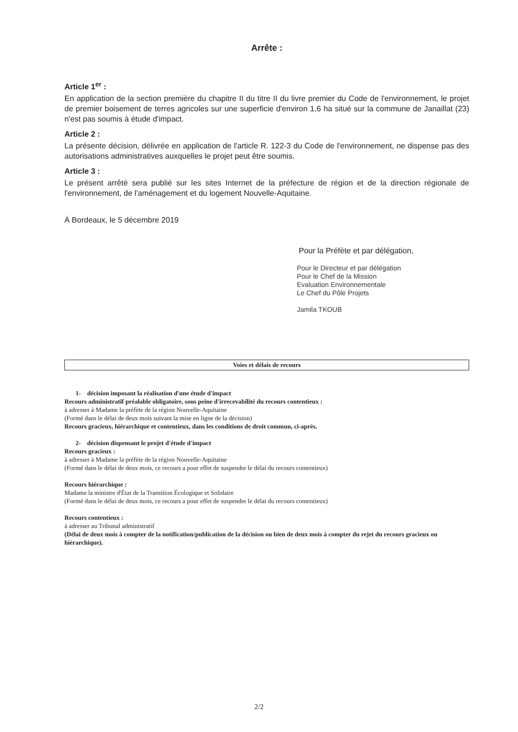Arrête :
Article 1<sup>er</sup> :
En application de la section première du chapitre II du titre II du livre premier du Code de l'environnement, le projet de premier boisement de terres agricoles sur une superficie d'environ 1,6 ha situé sur la commune de Janaillat (23) n'est pas soumis à étude d'impact.
Article 2 :
La présente décision, délivrée en application de l'article R. 122-3 du Code de l'environnement, ne dispense pas des autorisations administratives auxquelles le projet peut être soumis.
Article 3 :
Le présent arrêté sera publié sur les sites Internet de la préfecture de région et de la direction régionale de l'environnement, de l'aménagement et du logement Nouvelle-Aquitaine.
À Bordeaux, le 5 décembre 2019
Pour la Préfète et par délégation,
Pour le Directeur et par délégation
Pour le Chef de la Mission
Evaluation Environnementale
Le Chef du Pôle Projets
Jamila TKOUB
Voies et délais de recours
1- décision imposant la réalisation d'une étude d'impact
Recours administratif préalable obligatoire, sous peine d'irrecevabilité du recours contentieux :
à adresser à Madame la préfète de la région Nouvelle-Aquitaine
(Formé dans le délai de deux mois suivant la mise en ligne de la décision)
Recours gracieux, hiérarchique et contentieux, dans les conditions de droit commun, ci-après.
2- décision dispensant le projet d'étude d'impact
Recours gracieux :
à adresser à Madame la préfète de la région Nouvelle-Aquitaine
(Formé dans le délai de deux mois, ce recours a pour effet de suspendre le délai du recours contentieux)
Recours hiérarchique :
Madame la ministre d'État de la Transition Écologique et Solidaire
(Formé dans le délai de deux mois, ce recours a pour effet de suspendre le délai du recours contentieux)
Recours contentieux :
à adresser au Tribunal administratif
(Délai de deux mois à compter de la notification/publication de la décision ou bien de deux mois à compter du rejet du recours gracieux ou hiérarchique).
2/2